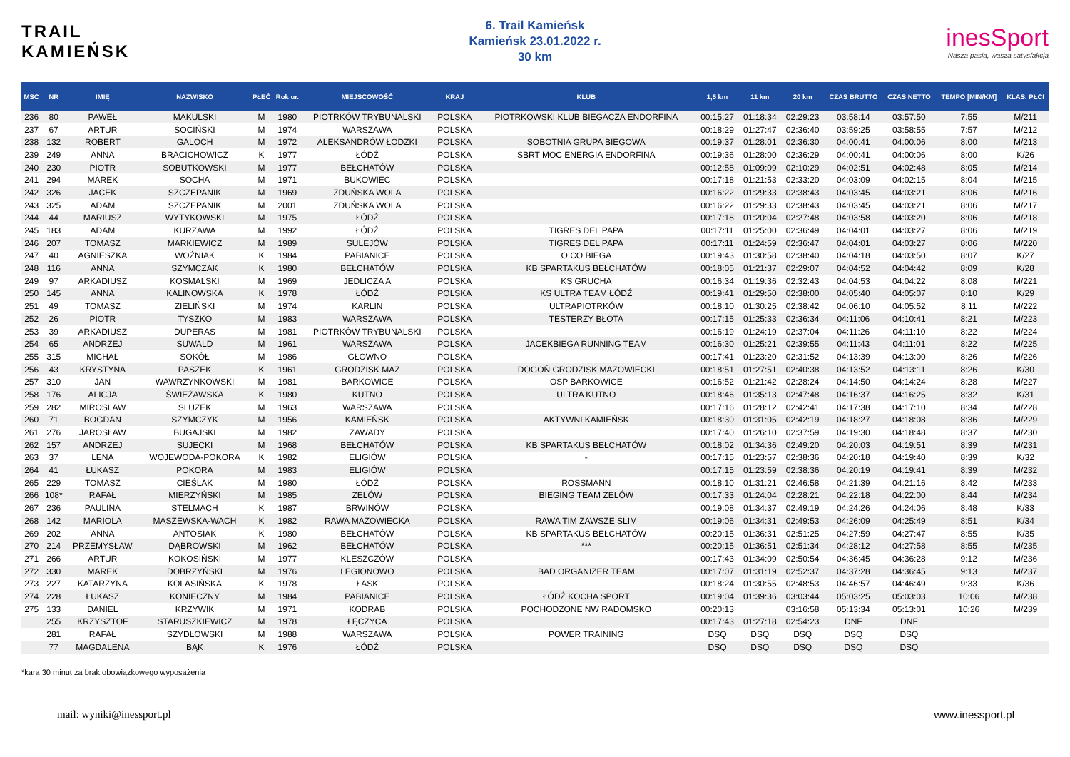TRAIL
KAMIEŃSK
6. Trail Kamieńsk
Kamieńsk 23.01.2022 r.
30 km
inesSport
Nasza pasja, wasza satysfakcja
| MSC | NR | IMIĘ | NAZWISKO | PŁEĆ | Rok ur. | MIEJSCOWOŚĆ | KRAJ | KLUB | 1,5 km | 11 km | 20 km | CZAS BRUTTO | CZAS NETTO | TEMPO [MIN/KM] | KLAS. PŁCI |
| --- | --- | --- | --- | --- | --- | --- | --- | --- | --- | --- | --- | --- | --- | --- | --- |
| 236 | 80 | PAWEŁ | MAKULSKI | M | 1980 | PIOTRKÓW TRYBUNALSKI | POLSKA | PIOTRKOWSKI KLUB BIEGACZA ENDORFINA | 00:15:27 | 01:18:34 | 02:29:23 | 03:58:14 | 03:57:50 | 7:55 | M/211 |
| 237 | 67 | ARTUR | SOCIŃSKI | M | 1974 | WARSZAWA | POLSKA | | 00:18:29 | 01:27:47 | 02:36:40 | 03:59:25 | 03:58:55 | 7:57 | M/212 |
| 238 | 132 | ROBERT | GALOCH | M | 1972 | ALEKSANDRÓW ŁODZKI | POLSKA | SOBOTNIA GRUPA BIEGOWA | 00:19:37 | 01:28:01 | 02:36:30 | 04:00:41 | 04:00:06 | 8:00 | M/213 |
| 239 | 249 | ANNA | BRACICHOWICZ | K | 1977 | ŁÓDŹ | POLSKA | SBRT MOC ENERGIA ENDORFINA | 00:19:36 | 01:28:00 | 02:36:29 | 04:00:41 | 04:00:06 | 8:00 | K/26 |
| 240 | 230 | PIOTR | SOBUTKOWSKI | M | 1977 | BEŁCHATÓW | POLSKA | | 00:12:58 | 01:09:09 | 02:10:29 | 04:02:51 | 04:02:48 | 8:05 | M/214 |
| 241 | 294 | MAREK | SOCHA | M | 1971 | BUKOWIEC | POLSKA | | 00:17:18 | 01:21:53 | 02:33:20 | 04:03:09 | 04:02:15 | 8:04 | M/215 |
| 242 | 326 | JACEK | SZCZEPANIK | M | 1969 | ZDUŃSKA WOLA | POLSKA | | 00:16:22 | 01:29:33 | 02:38:43 | 04:03:45 | 04:03:21 | 8:06 | M/216 |
| 243 | 325 | ADAM | SZCZEPANIK | M | 2001 | ZDUŃSKA WOLA | POLSKA | | 00:16:22 | 01:29:33 | 02:38:43 | 04:03:45 | 04:03:21 | 8:06 | M/217 |
| 244 | 44 | MARIUSZ | WYTYKOWSKI | M | 1975 | ŁÓDŹ | POLSKA | | 00:17:18 | 01:20:04 | 02:27:48 | 04:03:58 | 04:03:20 | 8:06 | M/218 |
| 245 | 183 | ADAM | KURZAWA | M | 1992 | ŁÓDŹ | POLSKA | TIGRES DEL PAPA | 00:17:11 | 01:25:00 | 02:36:49 | 04:04:01 | 04:03:27 | 8:06 | M/219 |
| 246 | 207 | TOMASZ | MARKIEWICZ | M | 1989 | SULEJÓW | POLSKA | TIGRES DEL PAPA | 00:17:11 | 01:24:59 | 02:36:47 | 04:04:01 | 04:03:27 | 8:06 | M/220 |
| 247 | 40 | AGNIESZKA | WOŹNIAK | K | 1984 | PABIANICE | POLSKA | O CO BIEGA | 00:19:43 | 01:30:58 | 02:38:40 | 04:04:18 | 04:03:50 | 8:07 | K/27 |
| 248 | 116 | ANNA | SZYMCZAK | K | 1980 | BEŁCHATÓW | POLSKA | KB SPARTAKUS BEŁCHATÓW | 00:18:05 | 01:21:37 | 02:29:07 | 04:04:52 | 04:04:42 | 8:09 | K/28 |
| 249 | 97 | ARKADIUSZ | KOSMALSKI | M | 1969 | JEDLICZA A | POLSKA | KS GRUCHA | 00:16:34 | 01:19:36 | 02:32:43 | 04:04:53 | 04:04:22 | 8:08 | M/221 |
| 250 | 145 | ANNA | KALINOWSKA | K | 1978 | ŁÓDŹ | POLSKA | KS ULTRA TEAM ŁÓDŹ | 00:19:41 | 01:29:50 | 02:38:00 | 04:05:40 | 04:05:07 | 8:10 | K/29 |
| 251 | 49 | TOMASZ | ZIELIŃSKI | M | 1974 | KARLIN | POLSKA | ULTRAPIOTRKÓW | 00:18:10 | 01:30:25 | 02:38:42 | 04:06:10 | 04:05:52 | 8:11 | M/222 |
| 252 | 26 | PIOTR | TYSZKO | M | 1983 | WARSZAWA | POLSKA | TESTERZY BŁOTA | 00:17:15 | 01:25:33 | 02:36:34 | 04:11:06 | 04:10:41 | 8:21 | M/223 |
| 253 | 39 | ARKADIUSZ | DUPERAS | M | 1981 | PIOTRKÓW TRYBUNALSKI | POLSKA | | 00:16:19 | 01:24:19 | 02:37:04 | 04:11:26 | 04:11:10 | 8:22 | M/224 |
| 254 | 65 | ANDRZEJ | SUWALD | M | 1961 | WARSZAWA | POLSKA | JACEKBIEGA RUNNING TEAM | 00:16:30 | 01:25:21 | 02:39:55 | 04:11:43 | 04:11:01 | 8:22 | M/225 |
| 255 | 315 | MICHAŁ | SOKÓŁ | M | 1986 | GŁOWNO | POLSKA | | 00:17:41 | 01:23:20 | 02:31:52 | 04:13:39 | 04:13:00 | 8:26 | M/226 |
| 256 | 43 | KRYSTYNA | PASZEK | K | 1961 | GRODZISK MAZ | POLSKA | DOGOŃ GRODZISK MAZOWIECKI | 00:18:51 | 01:27:51 | 02:40:38 | 04:13:52 | 04:13:11 | 8:26 | K/30 |
| 257 | 310 | JAN | WAWRZYNKOWSKI | M | 1981 | BARKOWICE | POLSKA | OSP BARKOWICE | 00:16:52 | 01:21:42 | 02:28:24 | 04:14:50 | 04:14:24 | 8:28 | M/227 |
| 258 | 176 | ALICJA | ŚWIEŻAWSKA | K | 1980 | KUTNO | POLSKA | ULTRA KUTNO | 00:18:46 | 01:35:13 | 02:47:48 | 04:16:37 | 04:16:25 | 8:32 | K/31 |
| 259 | 282 | MIROSLAW | SLUZEK | M | 1963 | WARSZAWA | POLSKA | | 00:17:16 | 01:28:12 | 02:42:41 | 04:17:38 | 04:17:10 | 8:34 | M/228 |
| 260 | 71 | BOGDAN | SZYMCZYK | M | 1956 | KAMIEŃSK | POLSKA | AKTYWNI KAMIEŃSK | 00:18:30 | 01:31:05 | 02:42:19 | 04:18:27 | 04:18:08 | 8:36 | M/229 |
| 261 | 276 | JAROSŁAW | BUGAJSKI | M | 1982 | ZAWADY | POLSKA | | 00:17:40 | 01:26:10 | 02:37:59 | 04:19:30 | 04:18:48 | 8:37 | M/230 |
| 262 | 157 | ANDRZEJ | SUJECKI | M | 1968 | BEŁCHATÓW | POLSKA | KB SPARTAKUS BEŁCHATÓW | 00:18:02 | 01:34:36 | 02:49:20 | 04:20:03 | 04:19:51 | 8:39 | M/231 |
| 263 | 37 | LENA | WOJEWODA-POKORA | K | 1982 | ELIGIÓW | POLSKA | - | 00:17:15 | 01:23:57 | 02:38:36 | 04:20:18 | 04:19:40 | 8:39 | K/32 |
| 264 | 41 | ŁUKASZ | POKORA | M | 1983 | ELIGIÓW | POLSKA | | 00:17:15 | 01:23:59 | 02:38:36 | 04:20:19 | 04:19:41 | 8:39 | M/232 |
| 265 | 229 | TOMASZ | CIEŚLAK | M | 1980 | ŁÓDŹ | POLSKA | ROSSMANN | 00:18:10 | 01:31:21 | 02:46:58 | 04:21:39 | 04:21:16 | 8:42 | M/233 |
| 266 | 108* | RAFAŁ | MIERZYŃSKI | M | 1985 | ZELÓW | POLSKA | BIEGING TEAM ZELÓW | 00:17:33 | 01:24:04 | 02:28:21 | 04:22:18 | 04:22:00 | 8:44 | M/234 |
| 267 | 236 | PAULINA | STELMACH | K | 1987 | BRWINÓW | POLSKA | | 00:19:08 | 01:34:37 | 02:49:19 | 04:24:26 | 04:24:06 | 8:48 | K/33 |
| 268 | 142 | MARIOLA | MASZEWSKA-WACH | K | 1982 | RAWA MAZOWIECKA | POLSKA | RAWA TIM ZAWSZE SLIM | 00:19:06 | 01:34:31 | 02:49:53 | 04:26:09 | 04:25:49 | 8:51 | K/34 |
| 269 | 202 | ANNA | ANTOSIAK | K | 1980 | BEŁCHATÓW | POLSKA | KB SPARTAKUS BEŁCHATÓW | 00:20:15 | 01:36:31 | 02:51:25 | 04:27:59 | 04:27:47 | 8:55 | K/35 |
| 270 | 214 | PRZEMYSŁAW | DĄBROWSKI | M | 1962 | BEŁCHATÓW | POLSKA | *** | 00:20:15 | 01:36:51 | 02:51:34 | 04:28:12 | 04:27:58 | 8:55 | M/235 |
| 271 | 266 | ARTUR | KOKOSIŃSKI | M | 1977 | KLESZCZÓW | POLSKA | | 00:17:43 | 01:34:09 | 02:50:54 | 04:36:45 | 04:36:28 | 9:12 | M/236 |
| 272 | 330 | MAREK | DOBRZYŃSKI | M | 1976 | LEGIONOWO | POLSKA | BAD ORGANIZER TEAM | 00:17:07 | 01:31:19 | 02:52:37 | 04:37:28 | 04:36:45 | 9:13 | M/237 |
| 273 | 227 | KATARZYNA | KOLASIŃSKA | K | 1978 | ŁASK | POLSKA | | 00:18:24 | 01:30:55 | 02:48:53 | 04:46:57 | 04:46:49 | 9:33 | K/36 |
| 274 | 228 | ŁUKASZ | KONIECZNY | M | 1984 | PABIANICE | POLSKA | ŁÓDŹ KOCHA SPORT | 00:19:04 | 01:39:36 | 03:03:44 | 05:03:25 | 05:03:03 | 10:06 | M/238 |
| 275 | 133 | DANIEL | KRZYWIK | M | 1971 | KODRAB | POLSKA | POCHODZONE NW RADOMSKO | 00:20:13 | | 03:16:58 | 05:13:34 | 05:13:01 | 10:26 | M/239 |
| | 255 | KRZYSZTOF | STARUSZKIEWICZ | M | 1978 | ŁĘCZYCA | POLSKA | | 00:17:43 | 01:27:18 | 02:54:23 | DNF | DNF | | |
| | 281 | RAFAŁ | SZYDŁOWSKI | M | 1988 | WARSZAWA | POLSKA | POWER TRAINING | DSQ | DSQ | DSQ | DSQ | DSQ | | |
| | 77 | MAGDALENA | BĄK | K | 1976 | ŁÓDŹ | POLSKA | | DSQ | DSQ | DSQ | DSQ | DSQ | | |
*kara 30 minut za brak obowiązkowego wyposażenia
mail: wyniki@inessport.pl www.inessport.pl